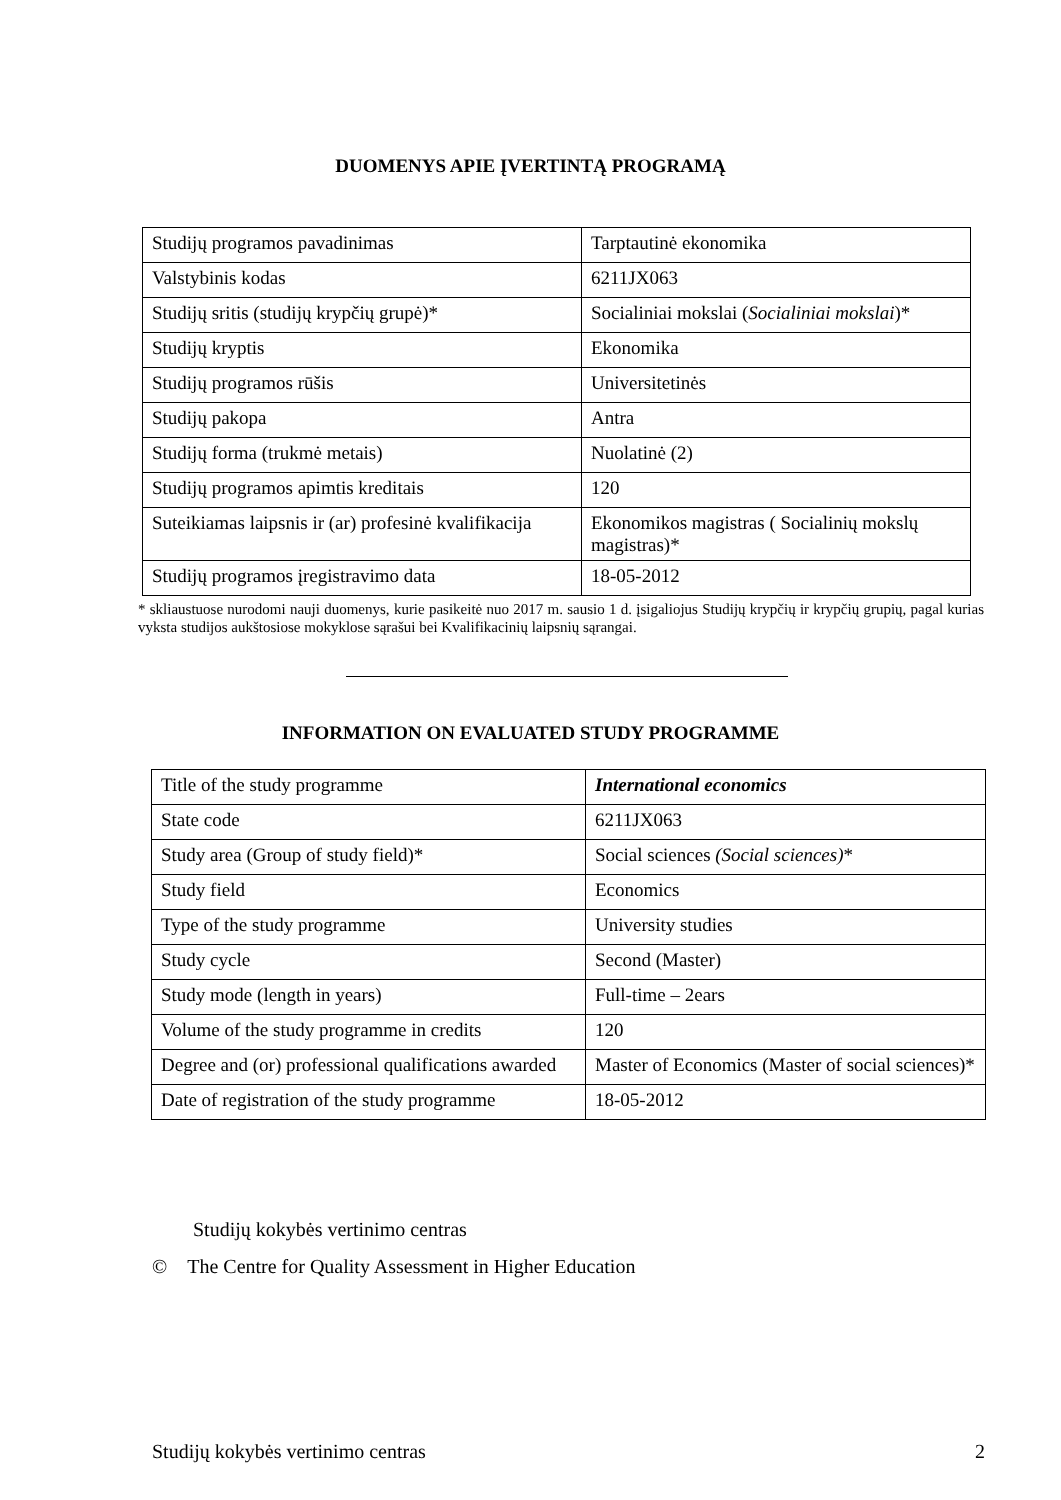DUOMENYS APIE ĮVERTINTĄ PROGRAMĄ
| Studijų programos pavadinimas | Tarptautinė ekonomika |
| Valstybinis kodas | 6211JX063 |
| Studijų sritis (studijų krypčių grupė)* | Socialiniai mokslai ( Socialiniai mokslai )* |
| Studijų kryptis | Ekonomika |
| Studijų programos rūšis | Universitetinės |
| Studijų pakopa | Antra |
| Studijų forma (trukmė metais) | Nuolatinė (2) |
| Studijų programos apimtis kreditais | 120 |
| Suteikiamas laipsnis ir (ar) profesinė kvalifikacija | Ekonomikos magistras ( Socialinių mokslų magistras)* |
| Studijų programos įregistravimo data | 18-05-2012 |
* skliaustuose nurodomi nauji duomenys, kurie pasikeitė nuo 2017 m. sausio 1 d. įsigaliojus Studijų krypčių ir krypčių grupių, pagal kurias vyksta studijos aukštosiose mokyklose sąrašui bei Kvalifikacinių laipsnių sąrangai.
INFORMATION ON EVALUATED STUDY PROGRAMME
| Title of the study programme | International economics |
| State code | 6211JX063 |
| Study area (Group of study field)* | Social sciences (Social sciences) * |
| Study field | Economics |
| Type of the study programme | University studies |
| Study cycle | Second (Master) |
| Study mode (length in years) | Full-time – 2ears |
| Volume of the study programme in credits | 120 |
| Degree and (or) professional qualifications awarded | Master of Economics (Master of social sciences)* |
| Date of registration of the study programme | 18-05-2012 |
Studijų kokybės vertinimo centras
© The Centre for Quality Assessment in Higher Education
Studijų kokybės vertinimo centras 2